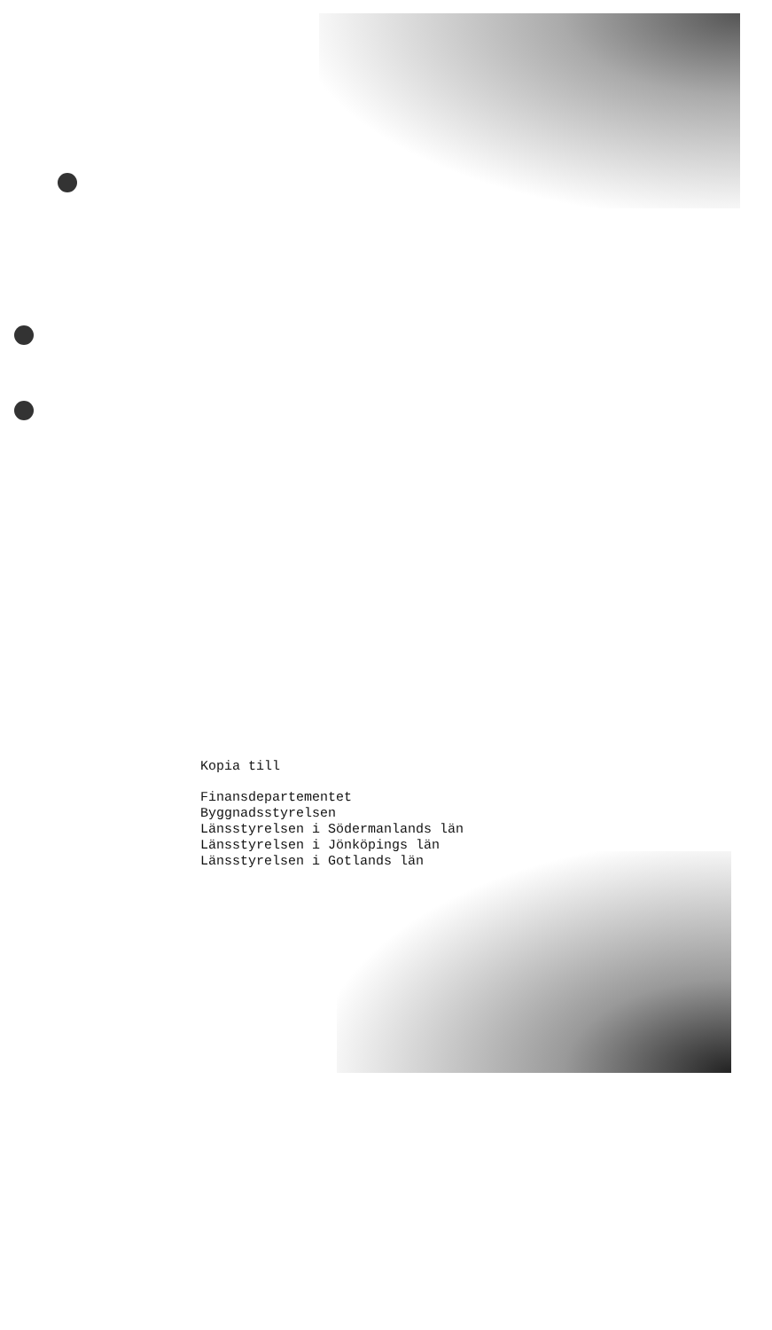Kopia till
Finansdepartementet
Byggnadsstyrelsen
Länsstyrelsen i Södermanlands län
Länsstyrelsen i Jönköpings län
Länsstyrelsen i Gotlands län